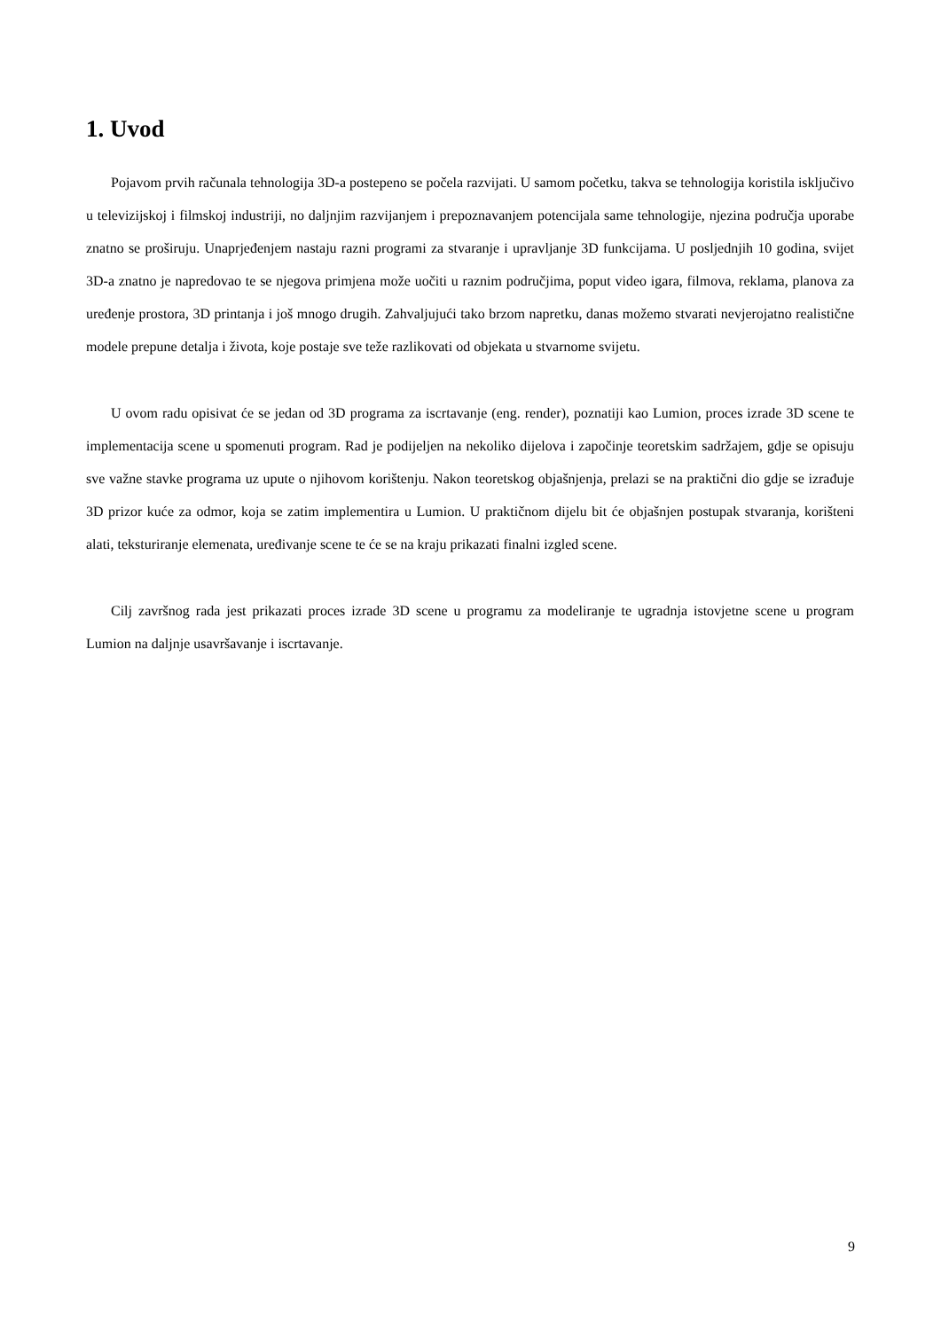1. Uvod
Pojavom prvih računala tehnologija 3D-a postepeno se počela razvijati. U samom početku, takva se tehnologija koristila isključivo u televizijskoj i filmskoj industriji, no daljnjim razvijanjem i prepoznavanjem potencijala same tehnologije, njezina područja uporabe znatno se proširuju. Unaprjeđenjem nastaju razni programi za stvaranje i upravljanje 3D funkcijama. U posljednjih 10 godina, svijet 3D-a znatno je napredovao te se njegova primjena može uočiti u raznim područjima, poput video igara, filmova, reklama, planova za uređenje prostora, 3D printanja i još mnogo drugih. Zahvaljujući tako brzom napretku, danas možemo stvarati nevjerojatno realistične modele prepune detalja i života, koje postaje sve teže razlikovati od objekata u stvarnome svijetu.
U ovom radu opisivat će se jedan od 3D programa za iscrtavanje (eng. render), poznatiji kao Lumion, proces izrade 3D scene te implementacija scene u spomenuti program. Rad je podijeljen na nekoliko dijelova i započinje teoretskim sadržajem, gdje se opisuju sve važne stavke programa uz upute o njihovom korištenju. Nakon teoretskog objašnjenja, prelazi se na praktični dio gdje se izrađuje 3D prizor kuće za odmor, koja se zatim implementira u Lumion. U praktičnom dijelu bit će objašnjen postupak stvaranja, korišteni alati, teksturiranje elemenata, uređivanje scene te će se na kraju prikazati finalni izgled scene.
Cilj završnog rada jest prikazati proces izrade 3D scene u programu za modeliranje te ugradnja istovjetne scene u program Lumion na daljnje usavršavanje i iscrtavanje.
9